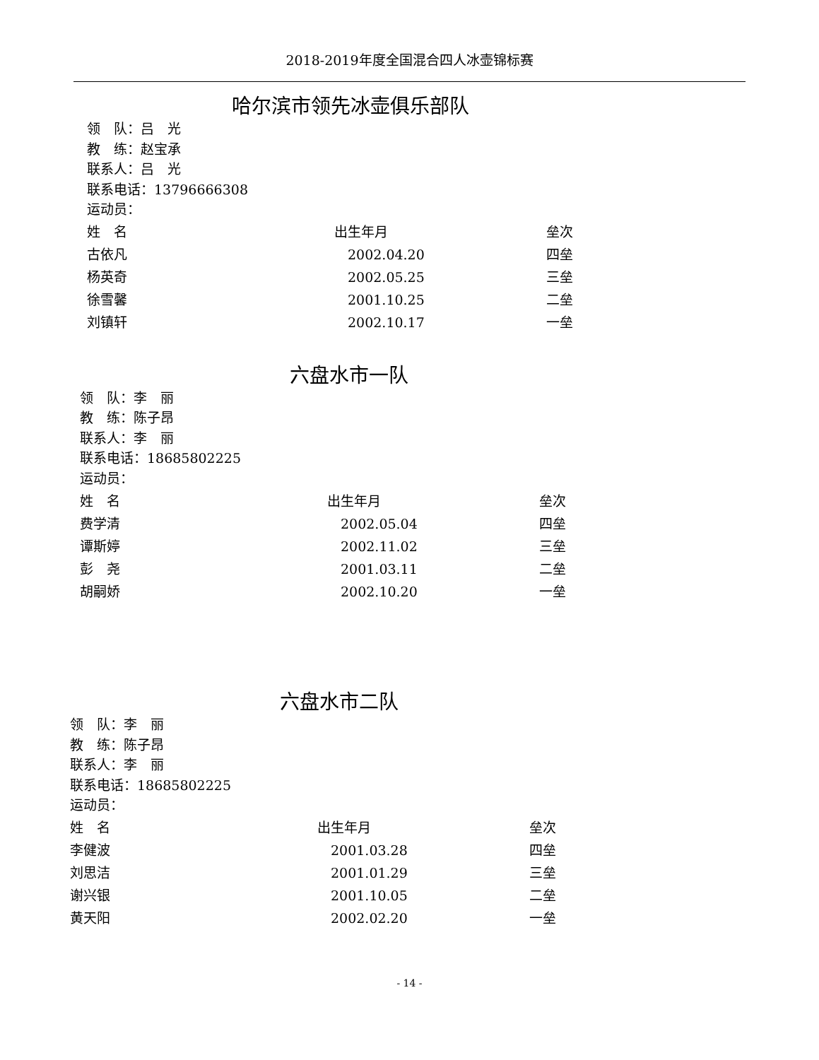2018-2019年度全国混合四人冰壶锦标赛
哈尔滨市领先冰壶俱乐部队
领　队：吕　光
教　练：赵宝承
联系人：吕　光
联系电话：13796666308
运动员：
| 姓 名 | 出生年月 | 垒次 |
| --- | --- | --- |
| 古依凡 | 2002.04.20 | 四垒 |
| 杨英奇 | 2002.05.25 | 三垒 |
| 徐雪馨 | 2001.10.25 | 二垒 |
| 刘镇轩 | 2002.10.17 | 一垒 |
六盘水市一队
领　队：李　丽
教　练：陈子昂
联系人：李　丽
联系电话：18685802225
运动员：
| 姓 名 | 出生年月 | 垒次 |
| --- | --- | --- |
| 费学清 | 2002.05.04 | 四垒 |
| 谭斯婷 | 2002.11.02 | 三垒 |
| 彭 尧 | 2001.03.11 | 二垒 |
| 胡嗣娇 | 2002.10.20 | 一垒 |
六盘水市二队
领　队：李　丽
教　练：陈子昂
联系人：李　丽
联系电话：18685802225
运动员：
| 姓 名 | 出生年月 | 垒次 |
| --- | --- | --- |
| 李健波 | 2001.03.28 | 四垒 |
| 刘思洁 | 2001.01.29 | 三垒 |
| 谢兴银 | 2001.10.05 | 二垒 |
| 黄天阳 | 2002.02.20 | 一垒 |
- 14 -